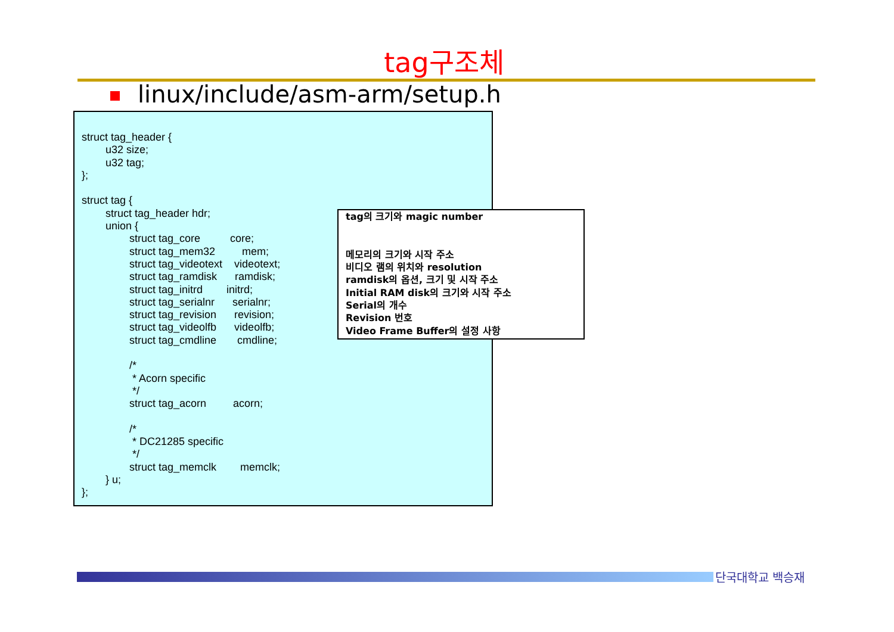tag구조체
linux/include/asm-arm/setup.h
struct tag_header { u32 size; u32 tag; }; struct tag { struct tag_header hdr; union { struct tag_core core; struct tag_mem32 mem; struct tag_videotext videotext; struct tag_ramdisk ramdisk; struct tag_initrd initrd; struct tag_serialnr serialnr; struct tag_revision revision; struct tag_videolfb videolfb; struct tag_cmdline cmdline; /* * Acorn specific */ struct tag_acorn acorn; /* * DC21285 specific */ struct tag_memclk memclk; } u; };
tag의 크기와 magic number 메모리의 크기와 시작 주소 비디오 램의 위치와 resolution ramdisk의 옵션, 크기 및 시작 주소 Initial RAM disk의 크기와 시작 주소 Serial의 개수 Revision 번호 Video Frame Buffer의 설정 사항
단국대학교 백승재